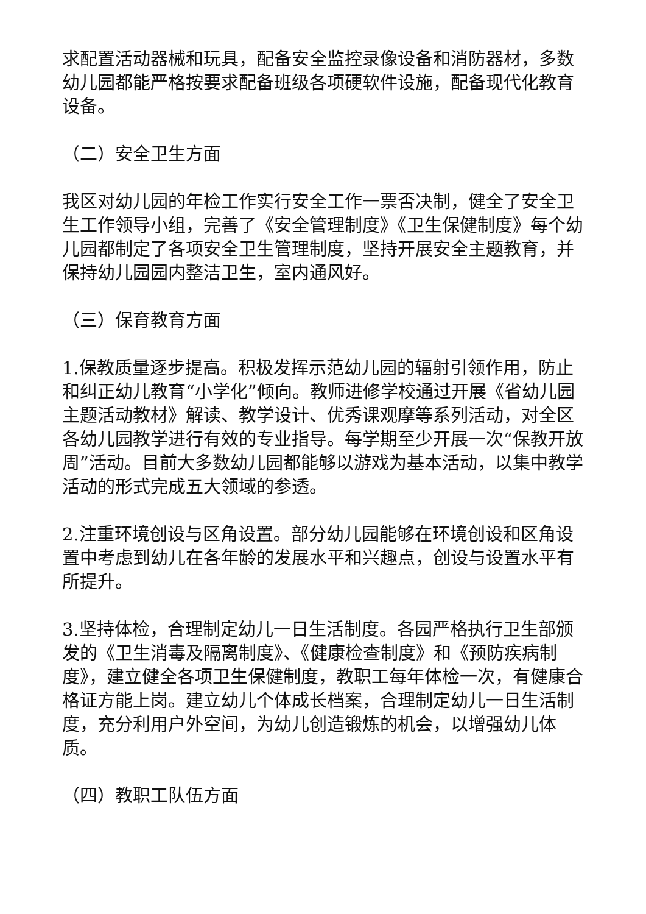求配置活动器械和玩具，配备安全监控录像设备和消防器材，多数幼儿园都能严格按要求配备班级各项硬软件设施，配备现代化教育设备。
（二）安全卫生方面
我区对幼儿园的年检工作实行安全工作一票否决制，健全了安全卫生工作领导小组，完善了《安全管理制度》《卫生保健制度》每个幼儿园都制定了各项安全卫生管理制度，坚持开展安全主题教育，并保持幼儿园园内整洁卫生，室内通风好。
（三）保育教育方面
1.保教质量逐步提高。积极发挥示范幼儿园的辐射引领作用，防止和纠正幼儿教育“小学化”倾向。教师进修学校通过开展《省幼儿园主题活动教材》解读、教学设计、优秀课观摩等系列活动，对全区各幼儿园教学进行有效的专业指导。每学期至少开展一次“保教开放周”活动。目前大多数幼儿园都能够以游戏为基本活动，以集中教学活动的形式完成五大领域的参透。
2.注重环境创设与区角设置。部分幼儿园能够在环境创设和区角设置中考虑到幼儿在各年龄的发展水平和兴趣点，创设与设置水平有所提升。
3.坚持体检，合理制定幼儿一日生活制度。各园严格执行卫生部颁发的《卫生消毒及隔离制度》、《健康检查制度》和《预防疾病制度》，建立健全各项卫生保健制度，教职工每年体检一次，有健康合格证方能上岗。建立幼儿个体成长档案，合理制定幼儿一日生活制度，充分利用户外空间，为幼儿创造锻炼的机会，以增强幼儿体质。
（四）教职工队伍方面